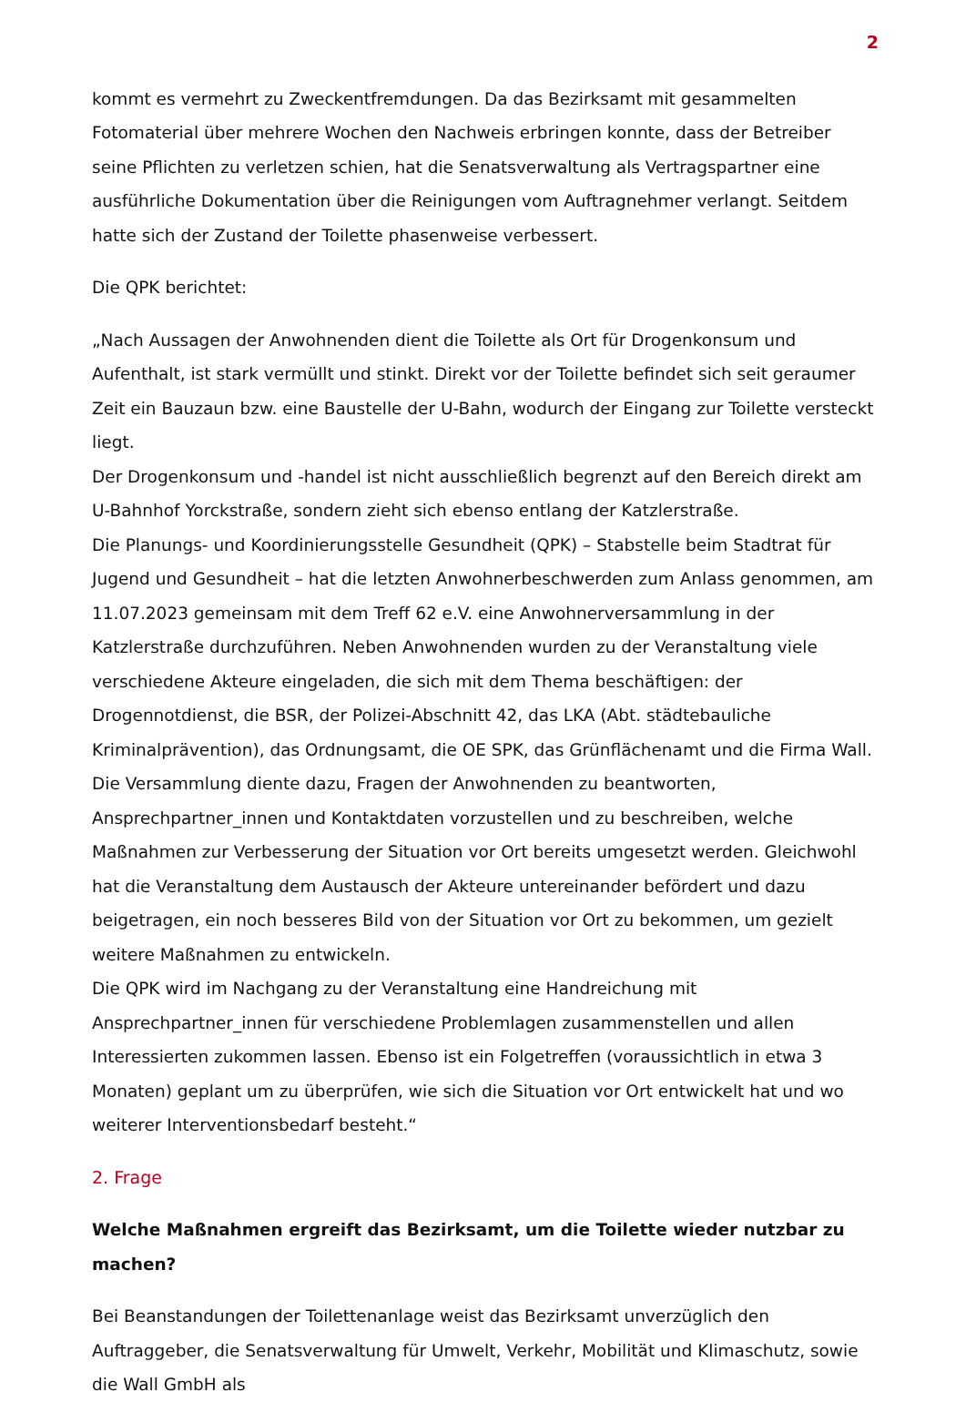2
kommt es vermehrt zu Zweckentfremdungen. Da das Bezirksamt mit gesammelten Fotomaterial über mehrere Wochen den Nachweis erbringen konnte, dass der Betreiber seine Pflichten zu verletzen schien, hat die Senatsverwaltung als Vertragspartner eine ausführliche Dokumentation über die Reinigungen vom Auftragnehmer verlangt. Seitdem hatte sich der Zustand der Toilette phasenweise verbessert.
Die QPK berichtet:
„Nach Aussagen der Anwohnenden dient die Toilette als Ort für Drogenkonsum und Aufenthalt, ist stark vermüllt und stinkt. Direkt vor der Toilette befindet sich seit geraumer Zeit ein Bauzaun bzw. eine Baustelle der U-Bahn, wodurch der Eingang zur Toilette versteckt liegt.
Der Drogenkonsum und -handel ist nicht ausschließlich begrenzt auf den Bereich direkt am U-Bahnhof Yorckstraße, sondern zieht sich ebenso entlang der Katzlerstraße.
Die Planungs- und Koordinierungsstelle Gesundheit (QPK) – Stabstelle beim Stadtrat für Jugend und Gesundheit – hat die letzten Anwohnerbeschwerden zum Anlass genommen, am 11.07.2023 gemeinsam mit dem Treff 62 e.V. eine Anwohnerversammlung in der Katzlerstraße durchzuführen. Neben Anwohnenden wurden zu der Veranstaltung viele verschiedene Akteure eingeladen, die sich mit dem Thema beschäftigen: der Drogennotdienst, die BSR, der Polizei-Abschnitt 42, das LKA (Abt. städtebauliche Kriminalprävention), das Ordnungsamt, die OE SPK, das Grünflächenamt und die Firma Wall.
Die Versammlung diente dazu, Fragen der Anwohnenden zu beantworten, Ansprechpartner_innen und Kontaktdaten vorzustellen und zu beschreiben, welche Maßnahmen zur Verbesserung der Situation vor Ort bereits umgesetzt werden. Gleichwohl hat die Veranstaltung dem Austausch der Akteure untereinander befördert und dazu beigetragen, ein noch besseres Bild von der Situation vor Ort zu bekommen, um gezielt weitere Maßnahmen zu entwickeln.
Die QPK wird im Nachgang zu der Veranstaltung eine Handreichung mit Ansprechpartner_innen für verschiedene Problemlagen zusammenstellen und allen Interessierten zukommen lassen. Ebenso ist ein Folgetreffen (voraussichtlich in etwa 3 Monaten) geplant um zu überprüfen, wie sich die Situation vor Ort entwickelt hat und wo weiterer Interventionsbedarf besteht.“
2. Frage
Welche Maßnahmen ergreift das Bezirksamt, um die Toilette wieder nutzbar zu machen?
Bei Beanstandungen der Toilettenanlage weist das Bezirksamt unverzüglich den Auftraggeber, die Senatsverwaltung für Umwelt, Verkehr, Mobilität und Klimaschutz, sowie die Wall GmbH als